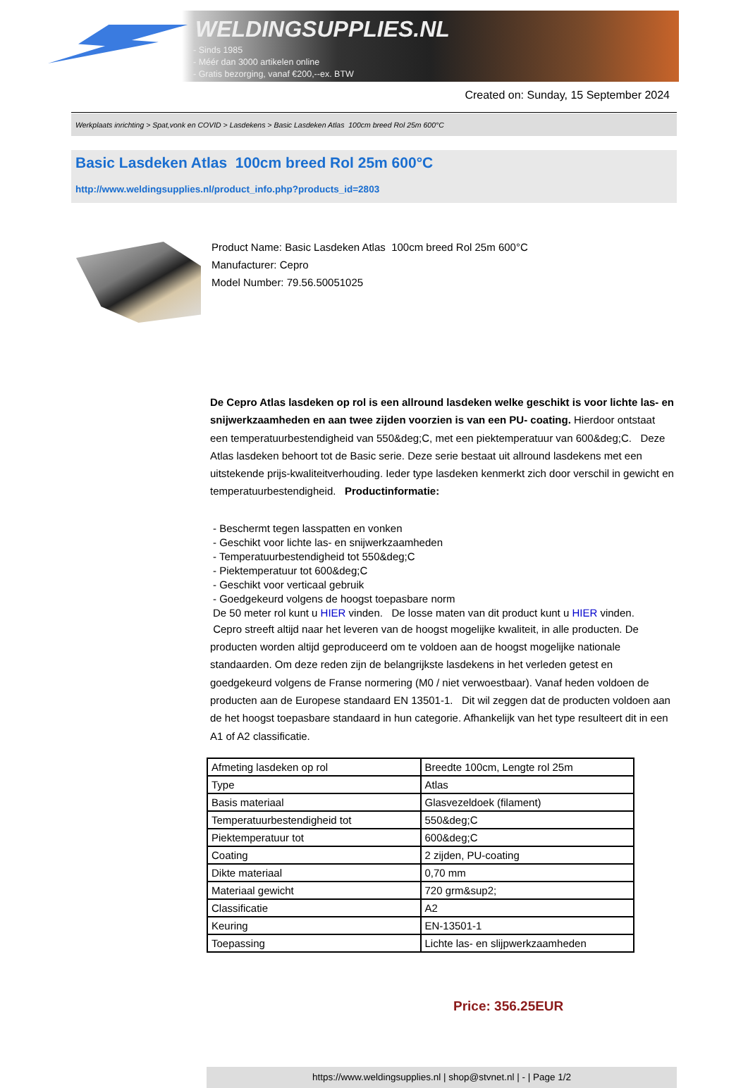WELDINGSUPPLIES.NL
- Sinds 1985
- Méér dan 3000 artikelen online
- Gratis bezorging, vanaf €200,--ex. BTW
Created on: Sunday, 15 September 2024
Werkplaats inrichting > Spat,vonk en COVID > Lasdekens > Basic Lasdeken Atlas 100cm breed Rol 25m 600°C
Basic Lasdeken Atlas 100cm breed Rol 25m 600°C
http://www.weldingsupplies.nl/product_info.php?products_id=2803
Product Name: Basic Lasdeken Atlas 100cm breed Rol 25m 600°C
Manufacturer: Cepro
Model Number: 79.56.50051025
De Cepro Atlas lasdeken op rol is een allround lasdeken welke geschikt is voor lichte las- en snijwerkzaamheden en aan twee zijden voorzien is van een PU- coating. Hierdoor ontstaat een temperatuurbestendigheid van 550&deg;C, met een piektemperatuur van 600&deg;C. Deze Atlas lasdeken behoort tot de Basic serie. Deze serie bestaat uit allround lasdekens met een uitstekende prijs-kwaliteitverhouding. Ieder type lasdeken kenmerkt zich door verschil in gewicht en temperatuurbestendigheid. Productinformatie:
- Beschermt tegen lasspatten en vonken
- Geschikt voor lichte las- en snijwerkzaamheden
- Temperatuurbestendigheid tot 550&deg;C
- Piektemperatuur tot 600&deg;C
- Geschikt voor verticaal gebruik
- Goedgekeurd volgens de hoogst toepasbare norm
De 50 meter rol kunt u HIER vinden. De losse maten van dit product kunt u HIER vinden.
Cepro streeft altijd naar het leveren van de hoogst mogelijke kwaliteit, in alle producten. De producten worden altijd geproduceerd om te voldoen aan de hoogst mogelijke nationale standaarden. Om deze reden zijn de belangrijkste lasdekens in het verleden getest en goedgekeurd volgens de Franse normering (M0 / niet verwoestbaar). Vanaf heden voldoen de producten aan de Europese standaard EN 13501-1. Dit wil zeggen dat de producten voldoen aan de het hoogst toepasbare standaard in hun categorie. Afhankelijk van het type resulteert dit in een A1 of A2 classificatie.
| Afmeting lasdeken op rol | Breedte 100cm, Lengte rol 25m |
| Type | Atlas |
| Basis materiaal | Glasvezeldoek (filament) |
| Temperatuurbestendigheid tot | 550&deg;C |
| Piektemperatuur tot | 600&deg;C |
| Coating | 2 zijden, PU-coating |
| Dikte materiaal | 0,70 mm |
| Materiaal gewicht | 720 grm&sup2; |
| Classificatie | A2 |
| Keuring | EN-13501-1 |
| Toepassing | Lichte las- en slijpwerkzaamheden |
Price: 356.25EUR
https://www.weldingsupplies.nl | shop@stvnet.nl | - | Page 1/2